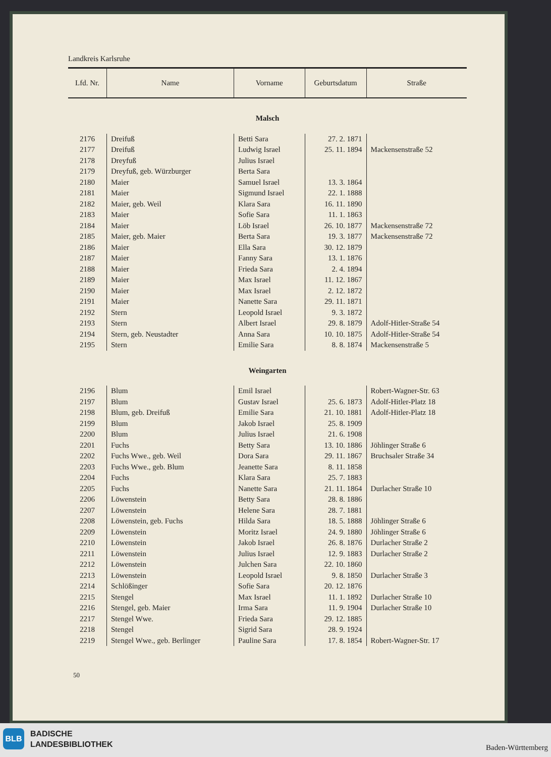Landkreis Karlsruhe
| Lfd. Nr. | Name | Vorname | Geburtsdatum | Straße |
| --- | --- | --- | --- | --- |
| Malsch | | | | |
| 2176 | Dreifuß | Betti Sara | 27. 2. 1871 | |
| 2177 | Dreifuß | Ludwig Israel | 25. 11. 1894 | Mackensenstraße 52 |
| 2178 | Dreyfuß | Julius Israel | | |
| 2179 | Dreyfuß, geb. Würzburger | Berta Sara | | |
| 2180 | Maier | Samuel Israel | 13. 3. 1864 | |
| 2181 | Maier | Sigmund Israel | 22. 1. 1888 | |
| 2182 | Maier, geb. Weil | Klara Sara | 16. 11. 1890 | |
| 2183 | Maier | Sofie Sara | 11. 1. 1863 | |
| 2184 | Maier | Löb Israel | 26. 10. 1877 | Mackensenstraße 72 |
| 2185 | Maier, geb. Maier | Berta Sara | 19. 3. 1877 | Mackensenstraße 72 |
| 2186 | Maier | Ella Sara | 30. 12. 1879 | |
| 2187 | Maier | Fanny Sara | 13. 1. 1876 | |
| 2188 | Maier | Frieda Sara | 2. 4. 1894 | |
| 2189 | Maier | Max Israel | 11. 12. 1867 | |
| 2190 | Maier | Max Israel | 2. 12. 1872 | |
| 2191 | Maier | Nanette Sara | 29. 11. 1871 | |
| 2192 | Stern | Leopold Israel | 9. 3. 1872 | |
| 2193 | Stern | Albert Israel | 29. 8. 1879 | Adolf-Hitler-Straße 54 |
| 2194 | Stern, geb. Neustadter | Anna Sara | 10. 10. 1875 | Adolf-Hitler-Straße 54 |
| 2195 | Stern | Emilie Sara | 8. 8. 1874 | Mackensenstraße 5 |
| Weingarten | | | | |
| 2196 | Blum | Emil Israel | | Robert-Wagner-Str. 63 |
| 2197 | Blum | Gustav Israel | 25. 6. 1873 | Adolf-Hitler-Platz 18 |
| 2198 | Blum, geb. Dreifuß | Emilie Sara | 21. 10. 1881 | Adolf-Hitler-Platz 18 |
| 2199 | Blum | Jakob Israel | 25. 8. 1909 | |
| 2200 | Blum | Julius Israel | 21. 6. 1908 | |
| 2201 | Fuchs | Betty Sara | 13. 10. 1886 | Jöhlinger Straße 6 |
| 2202 | Fuchs Wwe., geb. Weil | Dora Sara | 29. 11. 1867 | Bruchsaler Straße 34 |
| 2203 | Fuchs Wwe., geb. Blum | Jeanette Sara | 8. 11. 1858 | |
| 2204 | Fuchs | Klara Sara | 25. 7. 1883 | |
| 2205 | Fuchs | Nanette Sara | 21. 11. 1864 | Durlacher Straße 10 |
| 2206 | Löwenstein | Betty Sara | 28. 8. 1886 | |
| 2207 | Löwenstein | Helene Sara | 28. 7. 1881 | |
| 2208 | Löwenstein, geb. Fuchs | Hilda Sara | 18. 5. 1888 | Jöhlinger Straße 6 |
| 2209 | Löwenstein | Moritz Israel | 24. 9. 1880 | Jöhlinger Straße 6 |
| 2210 | Löwenstein | Jakob Israel | 26. 8. 1876 | Durlacher Straße 2 |
| 2211 | Löwenstein | Julius Israel | 12. 9. 1883 | Durlacher Straße 2 |
| 2212 | Löwenstein | Julchen Sara | 22. 10. 1860 | |
| 2213 | Löwenstein | Leopold Israel | 9. 8. 1850 | Durlacher Straße 3 |
| 2214 | Schlößinger | Sofie Sara | 20. 12. 1876 | |
| 2215 | Stengel | Max Israel | 11. 1. 1892 | Durlacher Straße 10 |
| 2216 | Stengel, geb. Maier | Irma Sara | 11. 9. 1904 | Durlacher Straße 10 |
| 2217 | Stengel Wwe. | Frieda Sara | 29. 12. 1885 | |
| 2218 | Stengel | Sigrid Sara | 28. 9. 1924 | |
| 2219 | Stengel Wwe., geb. Berlinger | Pauline Sara | 17. 8. 1854 | Robert-Wagner-Str. 17 |
50
BLB
BADISCHE
LANDESBIBLIOTHEK
Baden-Württemberg